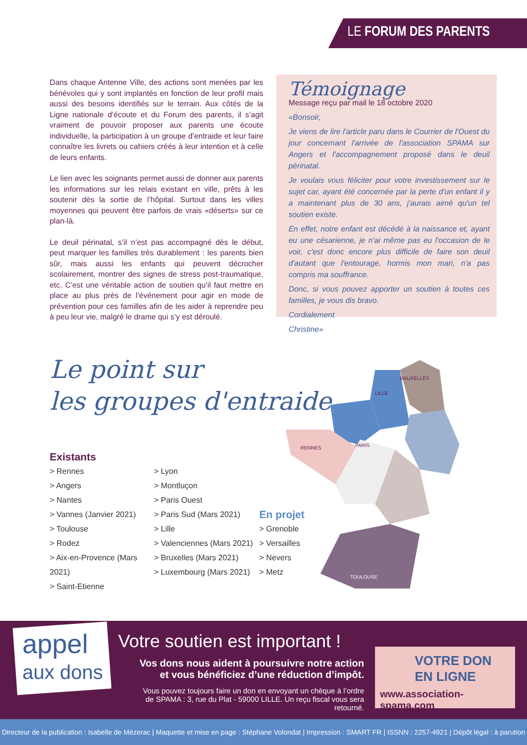LE FORUM DES PARENTS
Dans chaque Antenne Ville, des actions sont menées par les bénévoles qui y sont implantés en fonction de leur profil mais aussi des besoins identifiés sur le terrain. Aux côtés de la Ligne nationale d’écoute et du Forum des parents, il s’agit vraiment de pouvoir proposer aux parents une écoute individuelle, la participation à un groupe d’entraide et leur faire connaître les livrets ou cahiers créés à leur intention et à celle de leurs enfants.
Le lien avec les soignants permet aussi de donner aux parents les informations sur les relais existant en ville, prêts à les soutenir dès la sortie de l’hôpital. Surtout dans les villes moyennes qui peuvent être parfois de vrais «déserts» sur ce plan-là.
Le deuil périnatal, s’il n’est pas accompagné dès le début, peut marquer les familles très durablement : les parents bien sûr, mais aussi les enfants qui peuvent décrocher scolairement, montrer des signes de stress post-traumatique, etc. C’est une véritable action de soutien qu’il faut mettre en place au plus près de l’événement pour agir en mode de prévention pour ces familles afin de les aider à reprendre peu à peu leur vie, malgré le drame qui s’y est déroulé.
Témoignage
Message reçu par mail le 18 octobre 2020
«Bonsoir,
Je viens de lire l'article paru dans le Courrier de l'Ouest du jour concernant l'arrivée de l'association SPAMA sur Angers et l'accompagnement proposé dans le deuil périnatal.
Je voulais vous féliciter pour votre investissement sur le sujet car, ayant été concernée par la perte d'un enfant il y a maintenant plus de 30 ans, j'aurais aimé qu'un tel soutien existe.
En effet, notre enfant est décédé à la naissance et, ayant eu une césarienne, je n'ai même pas eu l'occasion de le voir, c'est donc encore plus difficile de faire son deuil d'autant que l'entourage, hormis mon mari, n'a pas compris ma souffrance.
Donc, si vous pouvez apporter un soutien à toutes ces familles, je vous dis bravo.
Cordialement
Christine»
Le point sur
les groupes d'entraide
LILLE
BRUXELLES
PARIS
RENNES
TOULOUSE
Existants
> Rennes
> Angers
> Nantes
> Vannes (Janvier 2021)
> Toulouse
> Rodez
> Aix-en-Provence (Mars 2021)
> Saint-Etienne
> Lyon
> Montluçon
> Paris Ouest
> Paris Sud (Mars 2021)
> Lille
> Valenciennes (Mars 2021)
> Bruxelles (Mars 2021)
> Luxembourg (Mars 2021)
En projet
> Grenoble
> Versailles
> Nevers
> Metz
appel
aux dons
Votre soutien est important !
Vos dons nous aident à poursuivre notre action
et vous bénéficiez d’une réduction d’impôt.
Vous pouvez toujours faire un don en envoyant un chèque à l’ordre
de SPAMA : 3, rue du Plat - 59000 LILLE. Un reçu fiscal vous sera retourné.
VOTRE DON
EN LIGNE
www.association-spama.com
Directeur de la publication : Isabelle de Mézerac | Maquette et mise en page : Stéphane Volondat | Impression : SMART FR | ISSNN : 2257-4921 | Dépôt légal : à parution